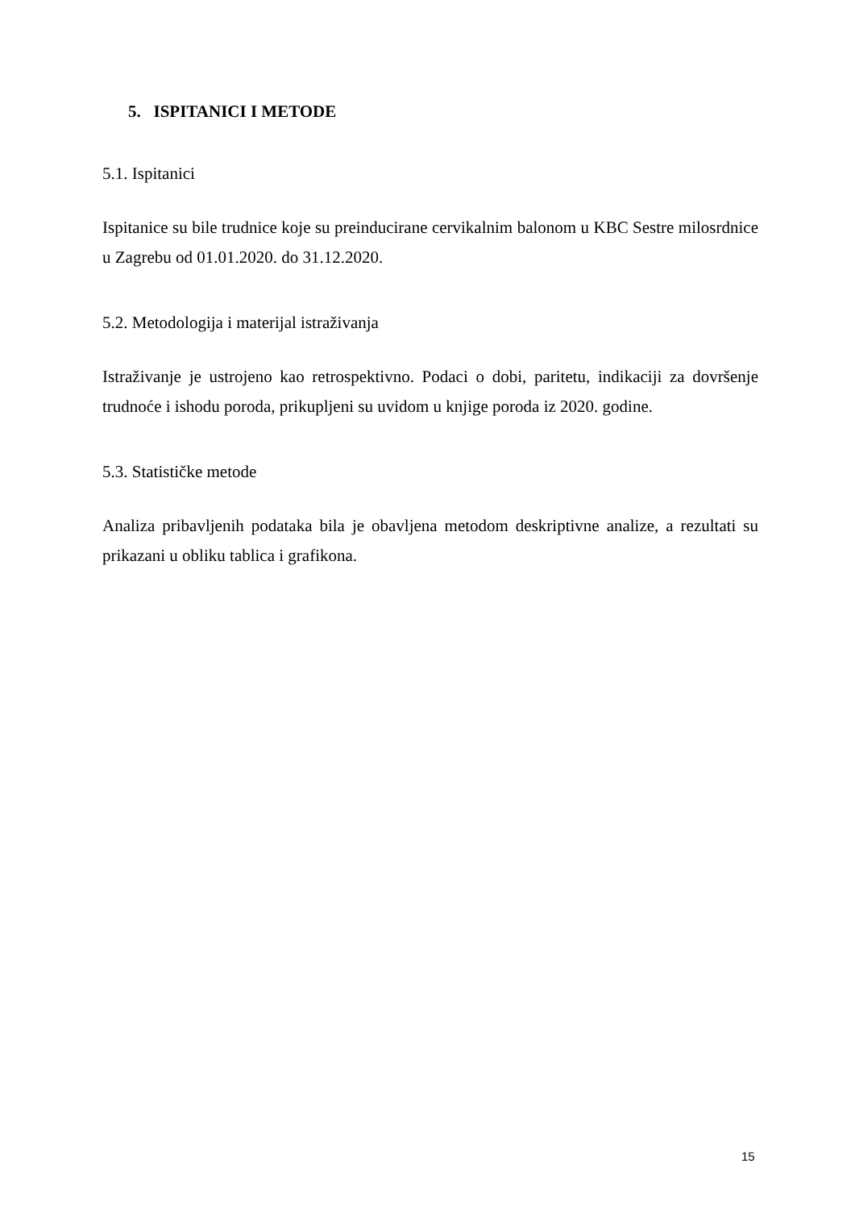5. ISPITANICI I METODE
5.1. Ispitanici
Ispitanice su bile trudnice koje su preinducirane cervikalnim balonom u KBC Sestre milosrdnice u Zagrebu od 01.01.2020. do 31.12.2020.
5.2. Metodologija i materijal istraživanja
Istraživanje je ustrojeno kao retrospektivno. Podaci o dobi, paritetu, indikaciji za dovršenje trudnoće i ishodu poroda, prikupljeni su uvidom u knjige poroda iz 2020. godine.
5.3. Statističke metode
Analiza pribavljenih podataka bila je obavljena metodom deskriptivne analize, a rezultati su prikazani u obliku tablica i grafikona.
15